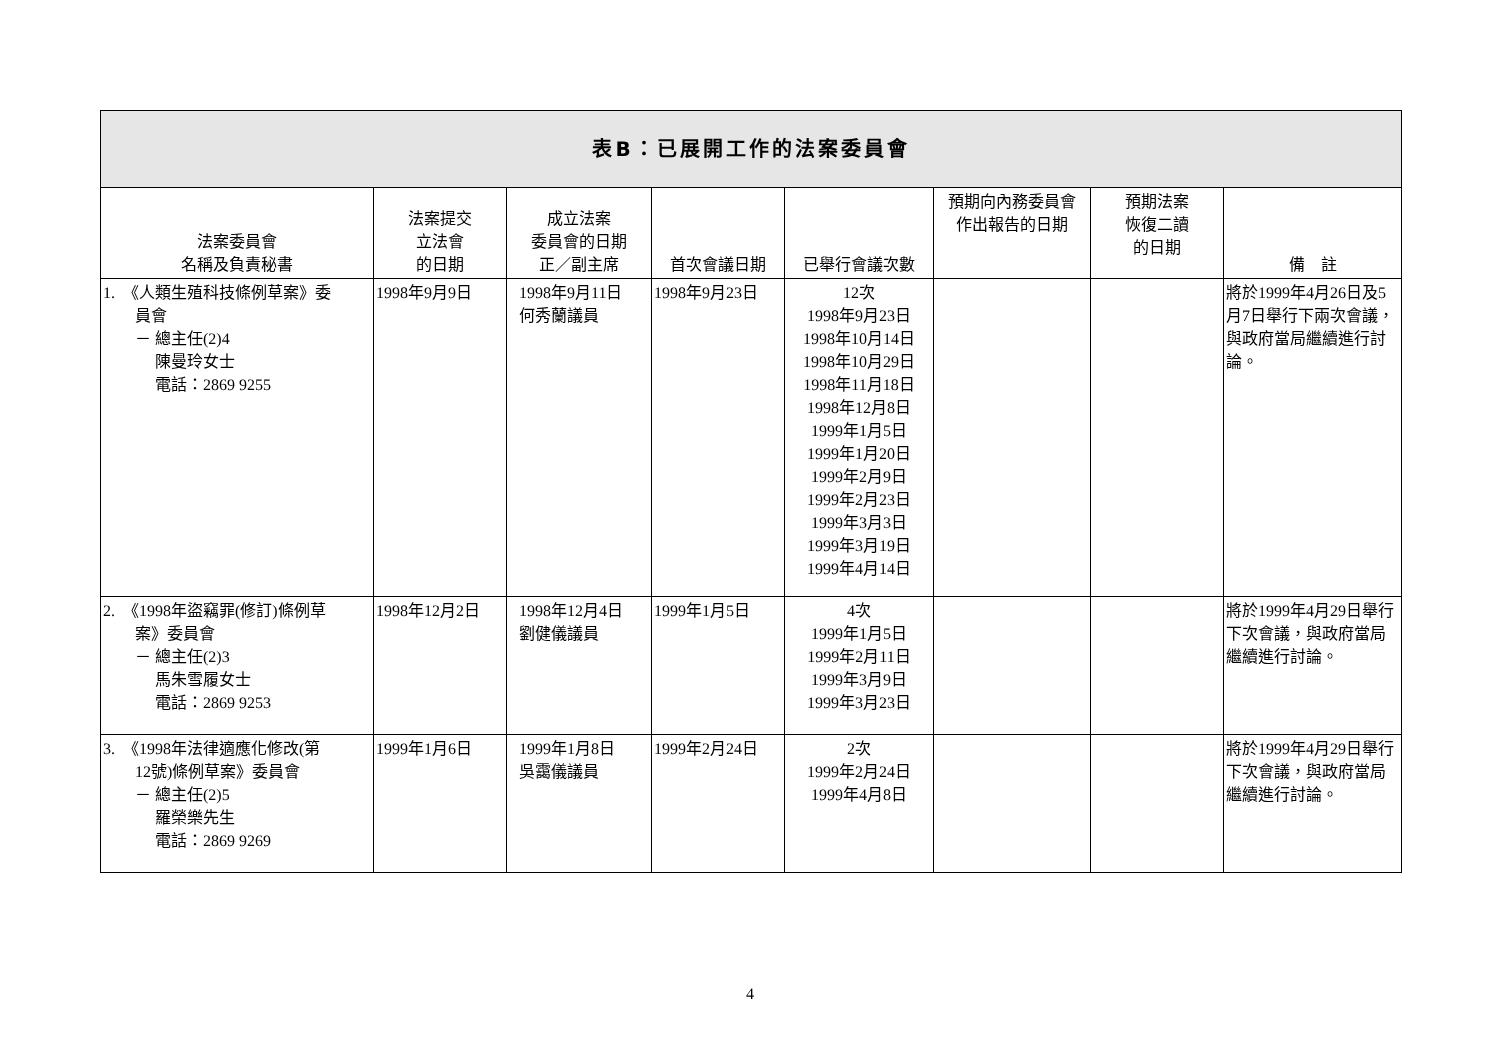| 表B：已展開工作的法案委員會 | | | | | | | |
| 法案委員會 名稱及負責秘書 | 法案提交 立法會 的日期 | 成立法案 委員會的日期 正／副主席 | 首次會議日期 | 已舉行會議次數 | 預期向內務委員會 作出報告的日期 | 預期法案 恢復二讀 的日期 | 備 註 |
| 1. 《人類生殖科技條例草案》委 員會 － 總主任(2)4 陳曼玲女士 電話：2869 9255 | 1998年9月9日 | 1998年9月11日 何秀蘭議員 | 1998年9月23日 | 12次 1998年9月23日 1998年10月14日 1998年10月29日 1998年11月18日 1998年12月8日 1999年1月5日 1999年1月20日 1999年2月9日 1999年2月23日 1999年3月3日 1999年3月19日 1999年4月14日 | | | 將於1999年4月26日及5月7日舉行下兩次會議，與政府當局繼續進行討論。 |
| 2. 《1998年盜竊罪(修訂)條例草 案》委員會 － 總主任(2)3 馬朱雪履女士 電話：2869 9253 | 1998年12月2日 | 1998年12月4日 劉健儀議員 | 1999年1月5日 | 4次 1999年1月5日 1999年2月11日 1999年3月9日 1999年3月23日 | | | 將於1999年4月29日舉行下次會議，與政府當局繼續進行討論。 |
| 3. 《1998年法律適應化修改(第 12號)條例草案》委員會 － 總主任(2)5 羅榮樂先生 電話：2869 9269 | 1999年1月6日 | 1999年1月8日 吳靄儀議員 | 1999年2月24日 | 2次 1999年2月24日 1999年4月8日 | | | 將於1999年4月29日舉行下次會議，與政府當局繼續進行討論。 |
4